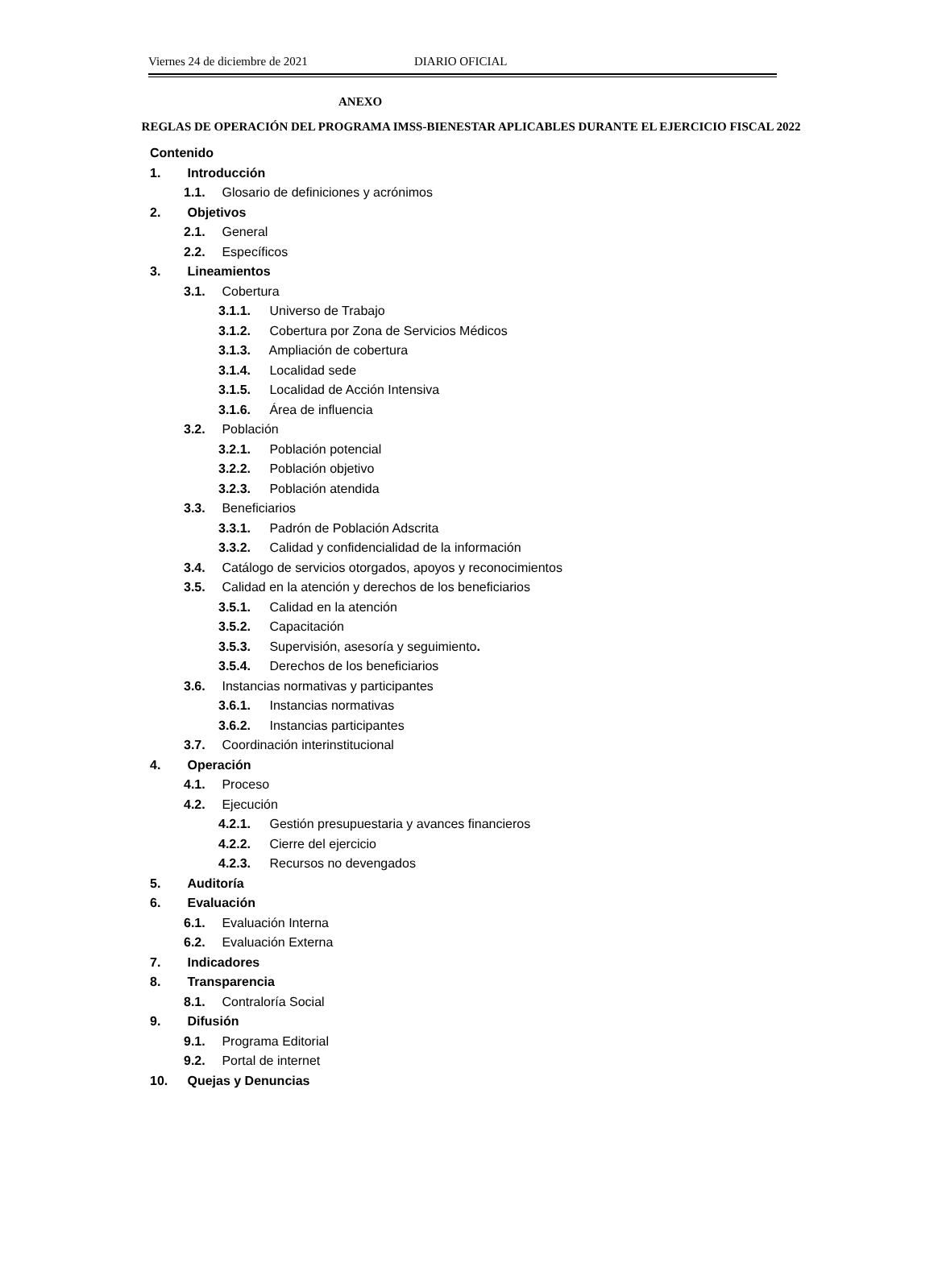Viernes 24 de diciembre de 2021 DIARIO OFICIAL
ANEXO
REGLAS DE OPERACIÓN DEL PROGRAMA IMSS-BIENESTAR APLICABLES DURANTE EL EJERCICIO FISCAL 2022
Contenido
1. Introducción
1.1. Glosario de definiciones y acrónimos
2. Objetivos
2.1. General
2.2. Específicos
3. Lineamientos
3.1. Cobertura
3.1.1. Universo de Trabajo
3.1.2. Cobertura por Zona de Servicios Médicos
3.1.3. Ampliación de cobertura
3.1.4. Localidad sede
3.1.5. Localidad de Acción Intensiva
3.1.6. Área de influencia
3.2. Población
3.2.1. Población potencial
3.2.2. Población objetivo
3.2.3. Población atendida
3.3. Beneficiarios
3.3.1. Padrón de Población Adscrita
3.3.2. Calidad y confidencialidad de la información
3.4. Catálogo de servicios otorgados, apoyos y reconocimientos
3.5. Calidad en la atención y derechos de los beneficiarios
3.5.1. Calidad en la atención
3.5.2. Capacitación
3.5.3. Supervisión, asesoría y seguimiento.
3.5.4. Derechos de los beneficiarios
3.6. Instancias normativas y participantes
3.6.1. Instancias normativas
3.6.2. Instancias participantes
3.7. Coordinación interinstitucional
4. Operación
4.1. Proceso
4.2. Ejecución
4.2.1. Gestión presupuestaria y avances financieros
4.2.2. Cierre del ejercicio
4.2.3. Recursos no devengados
5. Auditoría
6. Evaluación
6.1. Evaluación Interna
6.2. Evaluación Externa
7. Indicadores
8. Transparencia
8.1. Contraloría Social
9. Difusión
9.1. Programa Editorial
9.2. Portal de internet
10. Quejas y Denuncias